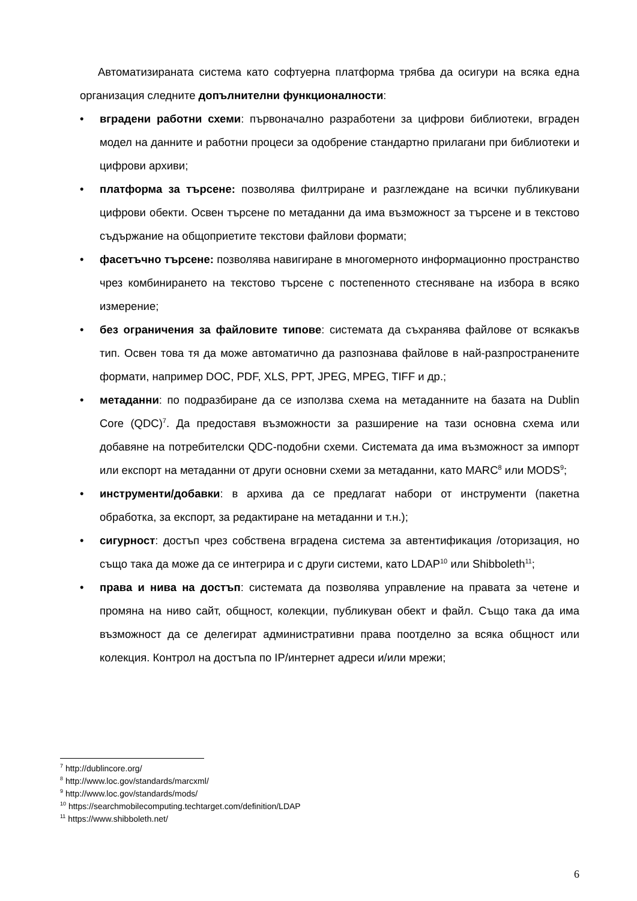Автоматизираната система като софтуерна платформа трябва да осигури на всяка една организация следните допълнителни функционалности:
• вградени работни схеми: първоначално разработени за цифрови библиотеки, вграден модел на данните и работни процеси за одобрение стандартно прилагани при библиотеки и цифрови архиви;
• платформа за търсене: позволява филтриране и разглеждане на всички публикувани цифрови обекти. Освен търсене по метаданни да има възможност за търсене и в текстово съдържание на общоприетите текстови файлови формати;
• фасетъчно търсене: позволява навигиране в многомерното информационно пространство чрез комбинирането на текстово търсене с постепенното стесняване на избора в всяко измерение;
• без ограничения за файловите типове: системата да съхранява файлове от всякакъв тип. Освен това тя да може автоматично да разпознава файлове в най-разпространените формати, например DOC, PDF, XLS, PPT, JPEG, MPEG, TIFF и др.;
• метаданни: по подразбиране да се използва схема на метаданните на базата на Dublin Core (QDC)<sup>7</sup>. Да предоставя възможности за разширение на тази основна схема или добавяне на потребителски QDC-подобни схеми. Системата да има възможност за импорт или експорт на метаданни от други основни схеми за метаданни, като MARC<sup>8</sup> или MODS<sup>9</sup>;
• инструменти/добавки: в архива да се предлагат набори от инструменти (пакетна обработка, за експорт, за редактиране на метаданни и т.н.);
• сигурност: достъп чрез собствена вградена система за автентификация /оторизация, но също така да може да се интегрира и с други системи, като LDAP<sup>10</sup> или Shibboleth<sup>11</sup>;
• права и нива на достъп: системата да позволява управление на правата за четене и промяна на ниво сайт, общност, колекции, публикуван обект и файл. Също така да има възможност да се делегират административни права поотделно за всяка общност или колекция. Контрол на достъпа по IP/интернет адреси и/или мрежи;
<sup>7</sup> http://dublincore.org/
<sup>8</sup> http://www.loc.gov/standards/marcxml/
<sup>9</sup> http://www.loc.gov/standards/mods/
<sup>10</sup> https://searchmobilecomputing.techtarget.com/definition/LDAP
<sup>11</sup> https://www.shibboleth.net/
6